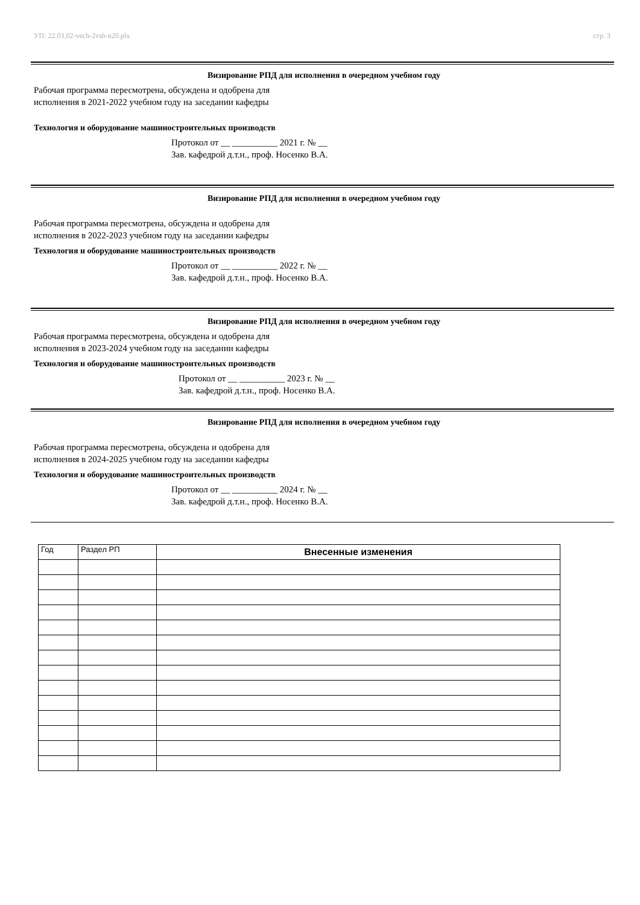УП: 22.03.02-vech-2vsh-n20.plx стр. 3
Визирование РПД для исполнения в очередном учебном году
Рабочая программа пересмотрена, обсуждена и одобрена для
исполнения в 2021-2022 учебном году на заседании кафедры
Технология и оборудование машиностроительных производств
Протокол от __ __________ 2021 г. № __
Зав. кафедрой д.т.н., проф. Носенко В.А.
Визирование РПД для исполнения в очередном учебном году
Рабочая программа пересмотрена, обсуждена и одобрена для
исполнения в 2022-2023 учебном году на заседании кафедры
Технология и оборудование машиностроительных производств
Протокол от __ __________ 2022 г. № __
Зав. кафедрой д.т.н., проф. Носенко В.А.
Визирование РПД для исполнения в очередном учебном году
Рабочая программа пересмотрена, обсуждена и одобрена для
исполнения в 2023-2024 учебном году на заседании кафедры
Технология и оборудование машиностроительных производств
Протокол от __ __________ 2023 г. № __
Зав. кафедрой д.т.н., проф. Носенко В.А.
Визирование РПД для исполнения в очередном учебном году
Рабочая программа пересмотрена, обсуждена и одобрена для
исполнения в 2024-2025 учебном году на заседании кафедры
Технология и оборудование машиностроительных производств
Протокол от __ __________ 2024 г. № __
Зав. кафедрой д.т.н., проф. Носенко В.А.
| Год | Раздел РП | Внесенные изменения |
| --- | --- | --- |